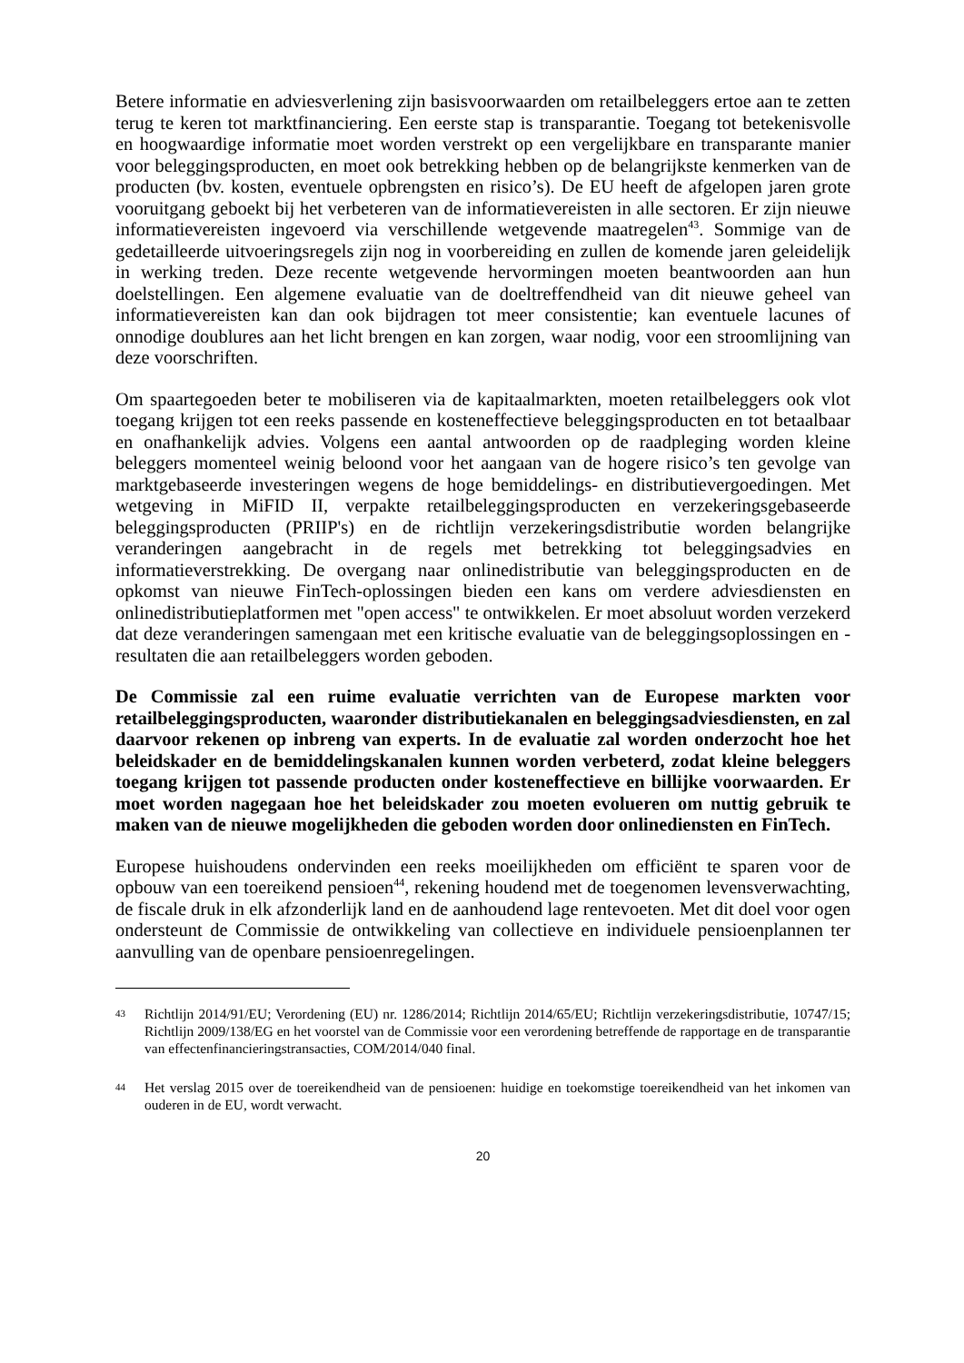Betere informatie en adviesverlening zijn basisvoorwaarden om retailbeleggers ertoe aan te zetten terug te keren tot marktfinanciering. Een eerste stap is transparantie. Toegang tot betekenisvolle en hoogwaardige informatie moet worden verstrekt op een vergelijkbare en transparante manier voor beleggingsproducten, en moet ook betrekking hebben op de belangrijkste kenmerken van de producten (bv. kosten, eventuele opbrengsten en risico’s). De EU heeft de afgelopen jaren grote vooruitgang geboekt bij het verbeteren van de informatievereisten in alle sectoren. Er zijn nieuwe informatievereisten ingevoerd via verschillende wetgevende maatregelen<sup>43</sup>. Sommige van de gedetailleerde uitvoeringsregels zijn nog in voorbereiding en zullen de komende jaren geleidelijk in werking treden. Deze recente wetgevende hervormingen moeten beantwoorden aan hun doelstellingen. Een algemene evaluatie van de doeltreffendheid van dit nieuwe geheel van informatievereisten kan dan ook bijdragen tot meer consistentie; kan eventuele lacunes of onnodige doublures aan het licht brengen en kan zorgen, waar nodig, voor een stroomlijning van deze voorschriften.
Om spaartegoeden beter te mobiliseren via de kapitaalmarkten, moeten retailbeleggers ook vlot toegang krijgen tot een reeks passende en kosteneffectieve beleggingsproducten en tot betaalbaar en onafhankelijk advies. Volgens een aantal antwoorden op de raadpleging worden kleine beleggers momenteel weinig beloond voor het aangaan van de hogere risico’s ten gevolge van marktgebaseerde investeringen wegens de hoge bemiddelings- en distributievergoedingen. Met wetgeving in MiFID II, verpakte retailbeleggingsproducten en verzekeringsgebaseerde beleggingsproducten (PRIIP's) en de richtlijn verzekeringsdistributie worden belangrijke veranderingen aangebracht in de regels met betrekking tot beleggingsadvies en informatieverstrekking. De overgang naar onlinedistributie van beleggingsproducten en de opkomst van nieuwe FinTech-oplossingen bieden een kans om verdere adviesdiensten en onlinedistributieplatformen met "open access" te ontwikkelen. Er moet absoluut worden verzekerd dat deze veranderingen samengaan met een kritische evaluatie van de beleggingsoplossingen en -resultaten die aan retailbeleggers worden geboden.
De Commissie zal een ruime evaluatie verrichten van de Europese markten voor retailbeleggingsproducten, waaronder distributiekanalen en beleggingsadviesdiensten, en zal daarvoor rekenen op inbreng van experts. In de evaluatie zal worden onderzocht hoe het beleidskader en de bemiddelingskanalen kunnen worden verbeterd, zodat kleine beleggers toegang krijgen tot passende producten onder kosteneffectieve en billijke voorwaarden. Er moet worden nagegaan hoe het beleidskader zou moeten evolueren om nuttig gebruik te maken van de nieuwe mogelijkheden die geboden worden door onlinediensten en FinTech.
Europese huishoudens ondervinden een reeks moeilijkheden om efficiënt te sparen voor de opbouw van een toereikend pensioen<sup>44</sup>, rekening houdend met de toegenomen levensverwachting, de fiscale druk in elk afzonderlijk land en de aanhoudend lage rentevoeten. Met dit doel voor ogen ondersteunt de Commissie de ontwikkeling van collectieve en individuele pensioenplannen ter aanvulling van de openbare pensioenregelingen.
43
Richtlijn 2014/91/EU; Verordening (EU) nr. 1286/2014; Richtlijn 2014/65/EU; Richtlijn verzekeringsdistributie, 10747/15; Richtlijn 2009/138/EG en het voorstel van de Commissie voor een verordening betreffende de rapportage en de transparantie van effectenfinancieringstransacties, COM/2014/040 final.
44
Het verslag 2015 over de toereikendheid van de pensioenen: huidige en toekomstige toereikendheid van het inkomen van ouderen in de EU, wordt verwacht.
20